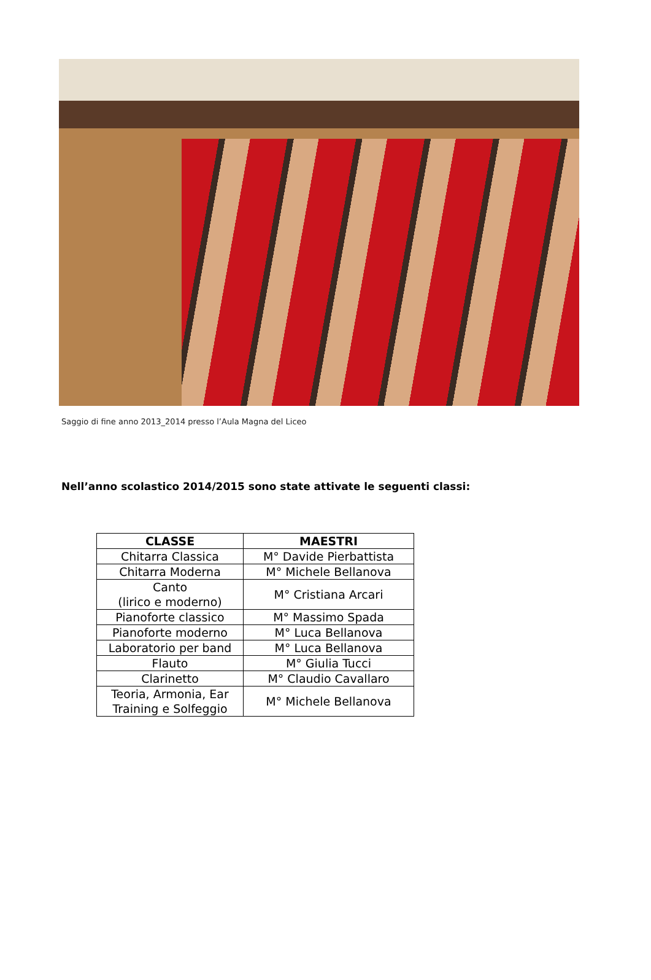Saggio di fine anno 2013_2014 presso l’Aula Magna del Liceo
Nell’anno scolastico 2014/2015 sono state attivate le seguenti classi:
| CLASSE | MAESTRI |
| --- | --- |
| Chitarra Classica | M° Davide Pierbattista |
| Chitarra Moderna | M° Michele Bellanova |
| Canto (lirico e moderno) | M° Cristiana Arcari |
| Pianoforte classico | M° Massimo Spada |
| Pianoforte moderno | M° Luca Bellanova |
| Laboratorio per band | M° Luca Bellanova |
| Flauto | M° Giulia Tucci |
| Clarinetto | M° Claudio Cavallaro |
| Teoria, Armonia, Ear Training e Solfeggio | M° Michele Bellanova |